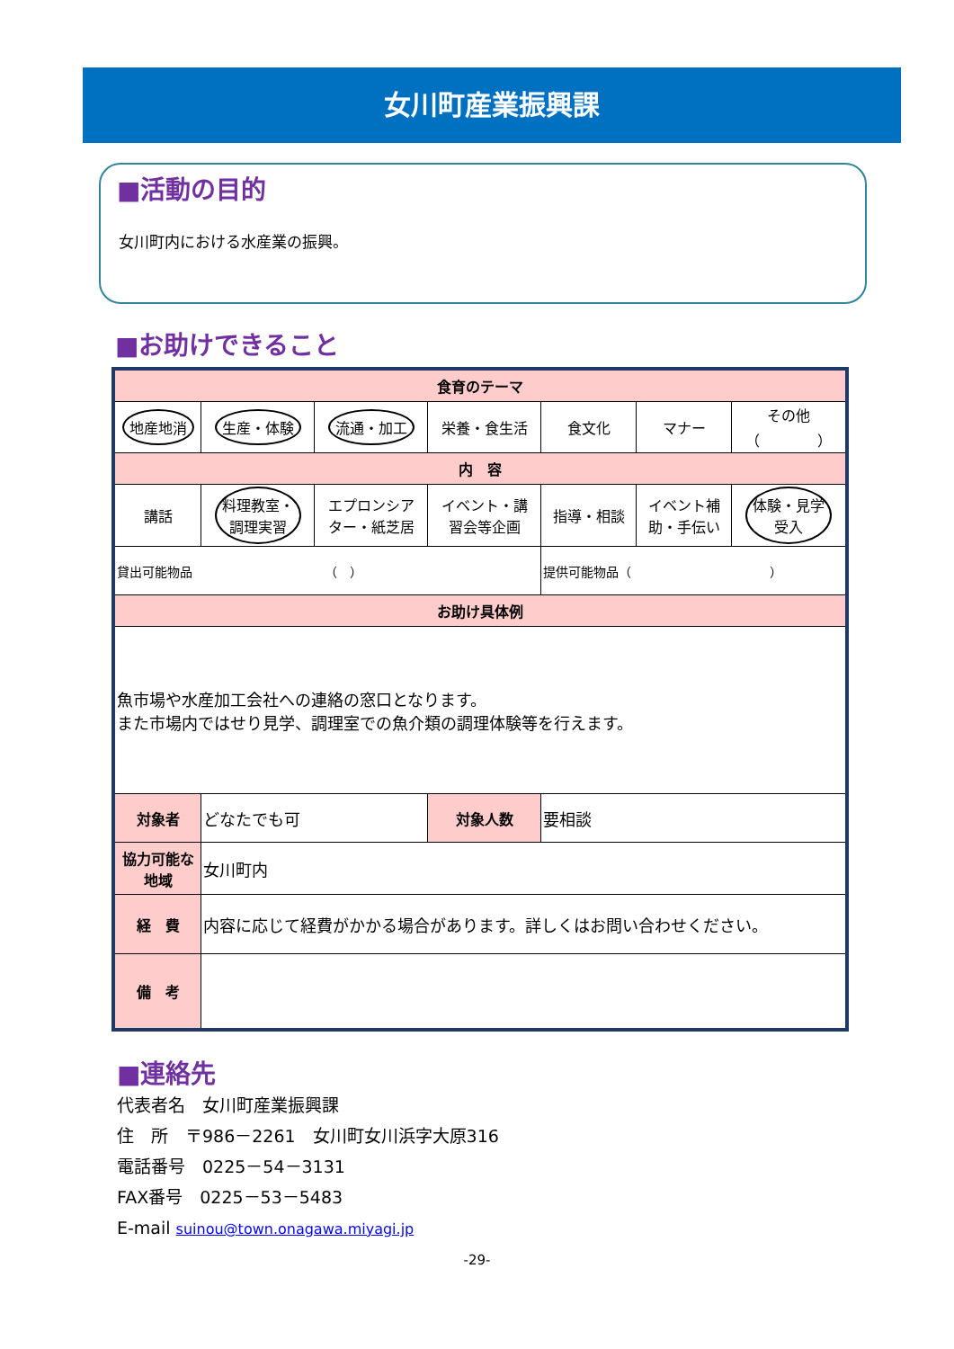女川町産業振興課
■活動の目的
女川町内における水産業の振興。
■お助けできること
| 食育のテーマ | | | | | | |
| --- | --- | --- | --- | --- | --- | --- |
| 地産地消 | 生産・体験 | 流通・加工 | 栄養・食生活 | 食文化 | マナー | その他 （ ） |
| 内 容 | | | | | | |
| 講話 | 料理教室・ 調理実習 | エプロンシア ター・紙芝居 | イベント・講 習会等企画 | 指導・相談 | イベント補 助・手伝い | 体験・見学 受入 |
| 貸出可能物品 （ ） | | | | 提供可能物品（ ） | | |
| お助け具体例 | | | | | | |
| 魚市場や水産加工会社への連絡の窓口となります。 また市場内ではせり見学、調理室での魚介類の調理体験等を行えます。 | | | | | | |
| 対象者 | どなたでも可 | | 対象人数 | 要相談 | | |
| 協力可能な 地域 | 女川町内 | | | | | |
| 経 費 | 内容に応じて経費がかかる場合があります。詳しくはお問い合わせください。 | | | | | |
| 備 考 | | | | | | |
■連絡先
代表者名　女川町産業振興課
住　所　〒986－2261　女川町女川浜字大原316
電話番号　0225－54－3131
FAX番号　0225－53－5483
E-mail suinou@town.onagawa.miyagi.jp
-29-